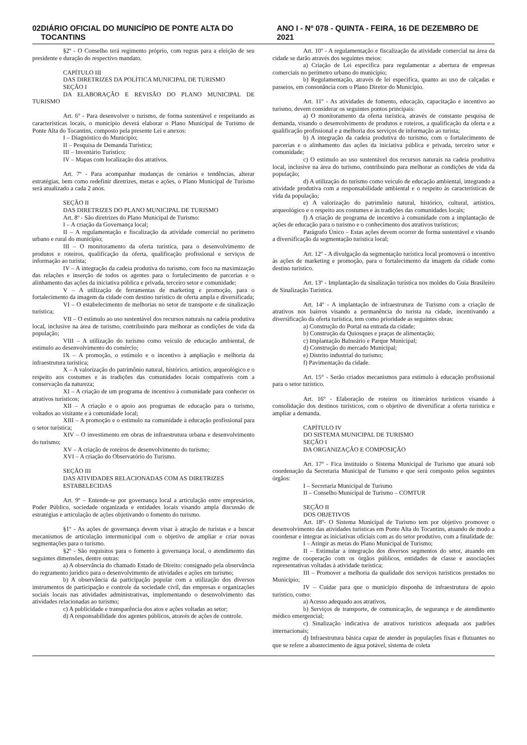02 DIÁRIO OFICIAL DO MUNICÍPIO DE PONTE ALTA DO TOCANTINS ANO I - Nº 078 - QUINTA - FEIRA, 16 DE DEZEMBRO DE 2021
§2º - O Conselho terá regimento próprio, com regras para a eleição de seu presidente e duração do respectivo mandato.
CAPÍTULO III
DAS DIRETRIZES DA POLÍTICA MUNICIPAL DE TURISMO
SEÇÃO I
DA ELABORAÇÃO E REVISÃO DO PLANO MUNICIPAL DE TURISMO
Art. 6º - Para desenvolver o turismo, de forma sustentável e respeitando as características locais, o município deverá elaborar o Plano Municipal de Turismo de Ponte Alta do Tocantins, composto pela presente Lei e anexos:
I – Diagnóstico do Município;
II – Pesquisa de Demanda Turística;
III – Inventário Turístico;
IV – Mapas com localização dos atrativos.
Art. 7º - Para acompanhar mudanças de cenários e tendências, alterar estratégias, bem como redefinir diretrizes, metas e ações, o Plano Municipal de Turismo será atualizado a cada 2 anos.
SEÇÃO II
DAS DIRETRIZES DO PLANO MUNICIPAL DE TURISMO
Art. 8º - São diretrizes do Plano Municipal de Turismo:
I – A criação da Governança local;
II – A regulamentação e fiscalização da atividade comercial no perímetro urbano e rural do município;
III – O monitoramento da oferta turística, para o desenvolvimento de produtos e roteiros, qualificação da oferta, qualificação profissional e serviços de informação ao turista;
IV – A integração da cadeia produtiva do turismo, com foco na maximização das relações e inserção de todos os agentes para o fortalecimento de parcerias e o alinhamento das ações da iniciativa pública e privada, terceiro setor e comunidade;
V – A utilização de ferramentas de marketing e promoção, para o fortalecimento da imagem da cidade com destino turístico de oferta ampla e diversificada;
VI – O estabelecimento de melhorias no setor de transporte e de sinalização turística;
VII – O estímulo ao uso sustentável dos recursos naturais na cadeia produtiva local, inclusive na área de turismo, contribuindo para melhorar as condições de vida da população;
VIII – A utilização do turismo como veículo de educação ambiental, de estimulo ao desenvolvimento do comércio;
IX – A promoção, o estímulo e o incentivo à ampliação e melhoria da infraestrutura turística;
X – A valorização do patrimônio natural, histórico, artístico, arqueológico e o respeito aos costumes e às tradições das comunidades locais compatíveis com a conservação da natureza;
XI – A criação de um programa de incentivo à comunidade para conhecer os atrativos turísticos;
XII – A criação e o apoio aos programas de educação para o turismo, voltados ao visitante e à comunidade local;
XIII – A promoção e o estimulo na comunidade à educação profissional para o setor turística;
XIV – O investimento em obras de infraestrutura urbana e desenvolvimento do turismo;
XV – A criação de roteiros de desenvolvimento do turismo;
XVI – A criação do Observatório do Turismo.
SEÇÃO III
DAS ATIVIDADES RELACIONADAS COM AS DIRETRIZES ESTABELECIDAS
Art. 9º – Entende-se por governança local a articulação entre empresários, Poder Público, sociedade organizada e entidades locais visando ampla discussão de estratégias e articulação de ações objetivando o fomento do turismo.
§1º - As ações de governança devem visar à atração de turistas e a buscar mecanismos de articulação intermunicipal com o objetivo de ampliar e criar novas segmentações para o turismo.
§2º - São requisitos para o fomento à governança local, o atendimento das seguintes dimensões, dentre outras:
a) A observância do chamado Estado de Direito: consignado pela observância do regramento jurídico para o desenvolvimento de atividades e ações em turismo;
b) A observância da participação popular com a utilização dos diversos instrumentos de participação e controle da sociedade civil, das empresas e organizações sociais locais nas atividades administrativas, implementando o desenvolvimento das atividades relacionadas ao turismo;
c) A publicidade e transparência dos atos e ações voltadas ao setor;
d) A responsabilidade dos agentes públicos, através de ações de controle.
Art. 10º - A regulamentação e fiscalização da atividade comercial na área da cidade se darão através dos seguintes meios:
a) Criação de Lei especifica para regulamentar a abertura de empresas comerciais no perímetro urbano do município;
b) Regulamentação, através de lei especifica, quanto ao uso de calçadas e passeios, em consonância com o Plano Diretor do Município.
Art. 11º - As atividades de fomento, educação, capacitação e incentivo ao turismo, devem considerar os seguintes pontos principais:
a) O monitoramento da oferta turística, através de constante pesquisa de demanda, visando o desenvolvimento de produtos e roteiros, a qualificação da oferta e a qualificação profissional e a melhoria dos serviços de informação ao turista;
b) A integração da cadeia produtiva do turismo, com o fortalecimento de parcerias e o alinhamento das ações da iniciativa pública e privada, terceiro setor e comunidade;
c) O estimulo ao uso sustentável dos recursos naturais na cadeia produtiva local, inclusive na área do turismo, contribuindo para melhorar as condições de vida da população;
d) A utilização do turismo como veículo de educação ambiental, integrando a atividade produtiva com a responsabilidade ambiental e o respeito às características de vida da população;
e) A valorização do patrimônio natural, histórico, cultural, artístico, arqueológico e o respeito aos costumes e às tradições das comunidades locais;
f) A criação de programa de incentivo à comunidade com a implantação de ações de educação para o turismo e o conhecimento dos atrativos turísticos;
Parágrafo Único – Estas ações devem ocorrer de forma sustentável e visando a diversificação da segmentação turística local;
Art. 12º - A divulgação da segmentação turística local promoverá o incentivo às ações de marketing e promoção, para o fortalecimento da imagem da cidade como destino turístico.
Art. 13º - Implantação da sinalização turística nos moldes do Guia Brasileiro de Sinalização Turística.
Art. 14º - A implantação de infraestrutura de Turismo com a criação de atrativos nos bairros visando a permanência do turista na cidade, incentivando a diversificação da oferta turística, tem como prioridade as seguintes obras:
a) Construção do Portal na entrada da cidade;
b) Construção da Quiosques e praças de alimentação;
c) Implantação Balneário e Parque Municipal;
d) Construção do mercado Municipal;
e) Distrito industrial do turismo;
f) Pavimentação da cidade.
Art. 15° - Serão criados mecanismos para estímulo à educação profissional para o setor turístico.
Art. 16º - Elaboração de roteiros ou itinerários turísticos visando à consolidação dos destinos turísticos, com o objetivo de diversificar a oferta turística e ampliar a demanda.
CAPÍTULO IV
DO SISTEMA MUNICIPAL DE TURISMO
SEÇÃO I
DA ORGANIZAÇÃO E COMPOSIÇÃO
Art. 17º - Fica instituído o Sistema Municipal de Turismo que atuará sob coordenação da Secretaria Municipal de Turismo e que será composto pelos seguintes órgãos:
I – Secretaria Municipal de Turismo
II – Conselho Municipal de Turismo – COMTUR
SEÇÃO II
DOS OBJETIVOS
Art. 18º- O Sistema Municipal de Turismo tem por objetivo promover o desenvolvimento das atividades turísticas em Ponte Alta do Tocantins, atuando de modo a coordenar e integrar as iniciativas oficiais com as do setor produtivo, com a finalidade de:
I – Atingir as metas do Plano Municipal de Turismo;
II – Estimular a integração dos diversos segmentos do setor, atuando em regime de cooperação com os órgãos públicos, entidades de classe e associações representativas voltadas à atividade turística;
III – Promover a melhoria da qualidade dos serviços turísticos prestados no Município;
IV – Cuidar para que o município disponha de infraestrutura de apoio turístico, como:
a) Acesso adequado aos atrativos,
b) Serviços de transporte, de comunicação, de segurança e de atendimento médico emergencial;
c) Sinalização indicativa de atrativos turísticos adequada aos padrões internacionais;
d) Infraestrutura básica capaz de atender às populações fixas e flutuantes no que se refere a abastecimento de água potável, sistema de coleta